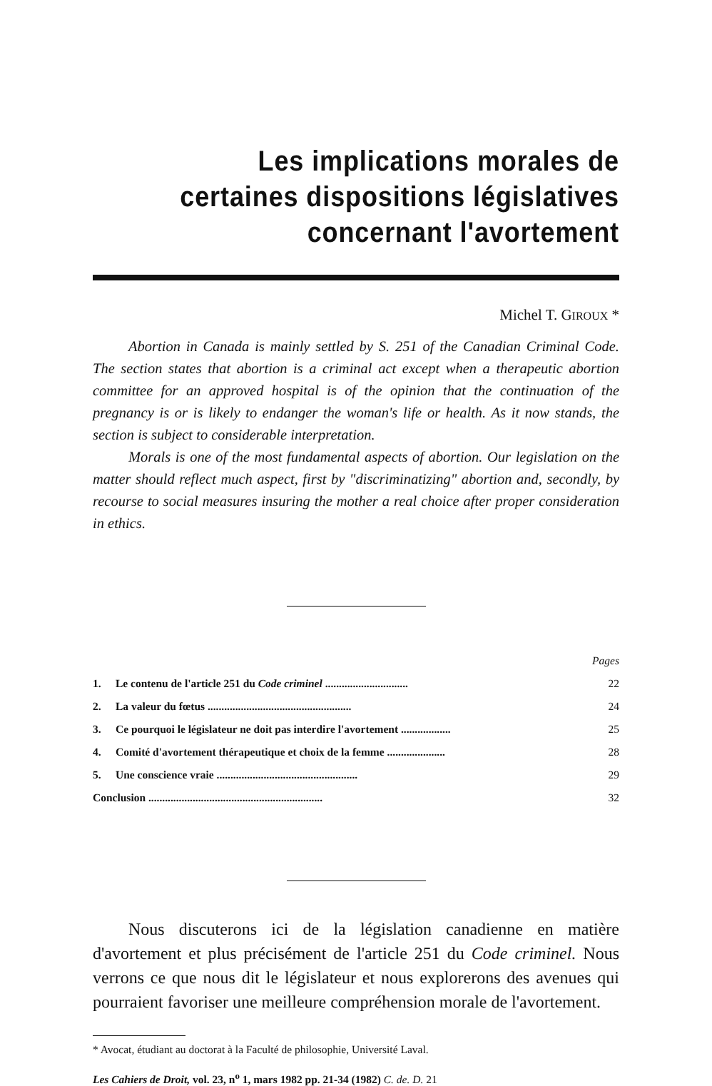Les implications morales de
certaines dispositions législatives
concernant l'avortement
Michel T. GIROUX *
Abortion in Canada is mainly settled by S. 251 of the Canadian Criminal Code. The section states that abortion is a criminal act except when a therapeutic abortion committee for an approved hospital is of the opinion that the continuation of the pregnancy is or is likely to endanger the woman's life or health. As it now stands, the section is subject to considerable interpretation.
Morals is one of the most fundamental aspects of abortion. Our legislation on the matter should reflect much aspect, first by "discriminatizing" abortion and, secondly, by recourse to social measures insuring the mother a real choice after proper consideration in ethics.
| | | Pages |
| 1. | Le contenu de l'article 251 du Code criminel .............................. | 22 |
| 2. | La valeur du fœtus .................................................... | 24 |
| 3. | Ce pourquoi le législateur ne doit pas interdire l'avortement .................. | 25 |
| 4. | Comité d'avortement thérapeutique et choix de la femme ..................... | 28 |
| 5. | Une conscience vraie ................................................... | 29 |
| Conclusion ............................................................... | | 32 |
Nous discuterons ici de la législation canadienne en matière d'avortement et plus précisément de l'article 251 du Code criminel. Nous verrons ce que nous dit le législateur et nous explorerons des avenues qui pourraient favoriser une meilleure compréhension morale de l'avortement.
* Avocat, étudiant au doctorat à la Faculté de philosophie, Université Laval.
Les Cahiers de Droit, vol. 23, n<sup>o</sup> 1, mars 1982 pp. 21-34 (1982) C. de. D. 21